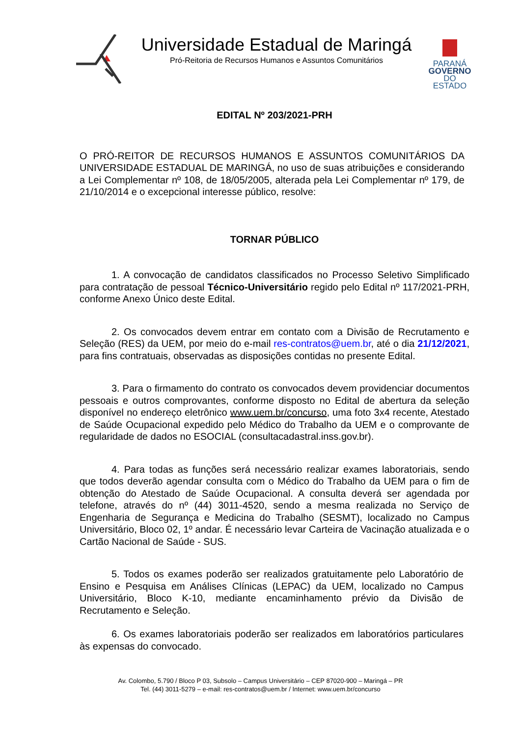Universidade Estadual de Maringá
Pró-Reitoria de Recursos Humanos e Assuntos Comunitários
PARANÁ
GOVERNO
DO ESTADO
EDITAL Nº 203/2021-PRH
O PRÓ-REITOR DE RECURSOS HUMANOS E ASSUNTOS COMUNITÁRIOS DA UNIVERSIDADE ESTADUAL DE MARINGÁ, no uso de suas atribuições e considerando a Lei Complementar nº 108, de 18/05/2005, alterada pela Lei Complementar nº 179, de 21/10/2014 e o excepcional interesse público, resolve:
TORNAR PÚBLICO
1. A convocação de candidatos classificados no Processo Seletivo Simplificado para contratação de pessoal Técnico-Universitário regido pelo Edital nº 117/2021-PRH, conforme Anexo Único deste Edital.
2. Os convocados devem entrar em contato com a Divisão de Recrutamento e Seleção (RES) da UEM, por meio do e-mail res-contratos@uem.br, até o dia 21/12/2021, para fins contratuais, observadas as disposições contidas no presente Edital.
3. Para o firmamento do contrato os convocados devem providenciar documentos pessoais e outros comprovantes, conforme disposto no Edital de abertura da seleção disponível no endereço eletrônico www.uem.br/concurso, uma foto 3x4 recente, Atestado de Saúde Ocupacional expedido pelo Médico do Trabalho da UEM e o comprovante de regularidade de dados no ESOCIAL (consultacadastral.inss.gov.br).
4. Para todas as funções será necessário realizar exames laboratoriais, sendo que todos deverão agendar consulta com o Médico do Trabalho da UEM para o fim de obtenção do Atestado de Saúde Ocupacional. A consulta deverá ser agendada por telefone, através do nº (44) 3011-4520, sendo a mesma realizada no Serviço de Engenharia de Segurança e Medicina do Trabalho (SESMT), localizado no Campus Universitário, Bloco 02, 1º andar. É necessário levar Carteira de Vacinação atualizada e o Cartão Nacional de Saúde - SUS.
5. Todos os exames poderão ser realizados gratuitamente pelo Laboratório de Ensino e Pesquisa em Análises Clínicas (LEPAC) da UEM, localizado no Campus Universitário, Bloco K-10, mediante encaminhamento prévio da Divisão de Recrutamento e Seleção.
6. Os exames laboratoriais poderão ser realizados em laboratórios particulares às expensas do convocado.
Av. Colombo, 5.790 / Bloco P 03, Subsolo – Campus Universitário – CEP 87020-900 – Maringá – PR
Tel. (44) 3011-5279 – e-mail: res-contratos@uem.br / Internet: www.uem.br/concurso